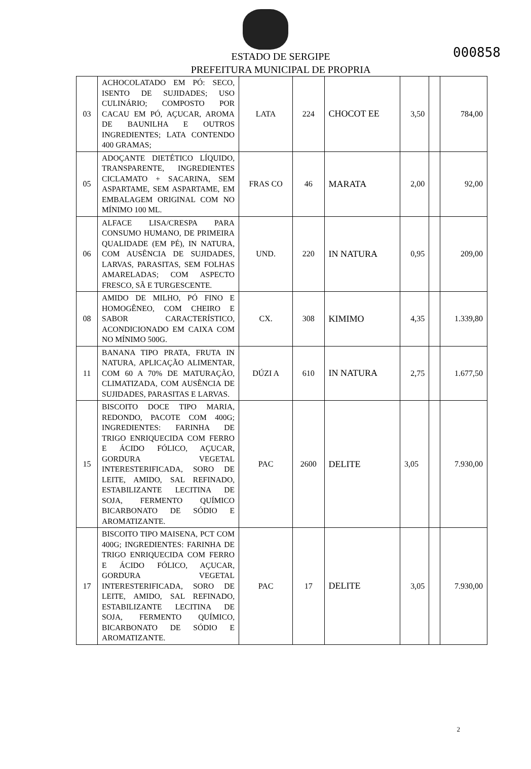000858
ESTADO DE SERGIPE
PREFEITURA MUNICIPAL DE PROPRIA
| 03 | ACHOCOLATADO EM PÓ: SECO, ISENTO DE SUJIDADES; USO CULINÁRIO; COMPOSTO POR CACAU EM PÓ, AÇUCAR, AROMA DE BAUNILHA E OUTROS INGREDIENTES; LATA CONTENDO 400 GRAMAS; | LATA | 224 | CHOCOT EE | 3,50 | | 784,00 |
| 05 | ADOÇANTE DIETÉTICO LÍQUIDO, TRANSPARENTE, INGREDIENTES CICLAMATO + SACARINA, SEM ASPARTAME, SEM ASPARTAME, EM EMBALAGEM ORIGINAL COM NO MÍNIMO 100 ML. | FRAS CO | 46 | MARATA | 2,00 | | 92,00 |
| 06 | ALFACE LISA/CRESPA PARA CONSUMO HUMANO, DE PRIMEIRA QUALIDADE (EM PÉ), IN NATURA, COM AUSÊNCIA DE SUJIDADES, LARVAS, PARASITAS, SEM FOLHAS AMARELADAS; COM ASPECTO FRESCO, SÃ E TURGESCENTE. | UND. | 220 | IN NATURA | 0,95 | | 209,00 |
| 08 | AMIDO DE MILHO, PÓ FINO E HOMOGÊNEO, COM CHEIRO E SABOR CARACTERÍSTICO, ACONDICIONADO EM CAIXA COM NO MÍNIMO 500G. | CX. | 308 | KIMIMO | 4,35 | | 1.339,80 |
| 11 | BANANA TIPO PRATA, FRUTA IN NATURA, APLICAÇÃO ALIMENTAR, COM 60 A 70% DE MATURAÇÃO, CLIMATIZADA, COM AUSÊNCIA DE SUJIDADES, PARASITAS E LARVAS. | DÚZI A | 610 | IN NATURA | 2,75 | | 1.677,50 |
| 15 | BISCOITO DOCE TIPO MARIA, REDONDO, PACOTE COM 400G; INGREDIENTES: FARINHA DE TRIGO ENRIQUECIDA COM FERRO E ÁCIDO FÓLICO, AÇUCAR, GORDURA VEGETAL INTERESTERIFICADA, SORO DE LEITE, AMIDO, SAL REFINADO, ESTABILIZANTE LECITINA DE SOJA, FERMENTO QUÍMICO BICARBONATO DE SÓDIO E AROMATIZANTE. | PAC | 2600 | DELITE | 3,05 | | 7.930,00 |
| 17 | BISCOITO TIPO MAISENA, PCT COM 400G; INGREDIENTES: FARINHA DE TRIGO ENRIQUECIDA COM FERRO E ÁCIDO FÓLICO, AÇUCAR, GORDURA VEGETAL INTERESTERIFICADA, SORO DE LEITE, AMIDO, SAL REFINADO, ESTABILIZANTE LECITINA DE SOJA, FERMENTO QUÍMICO, BICARBONATO DE SÓDIO E AROMATIZANTE. | PAC | 17 | DELITE | 3,05 | | 7.930,00 |
2